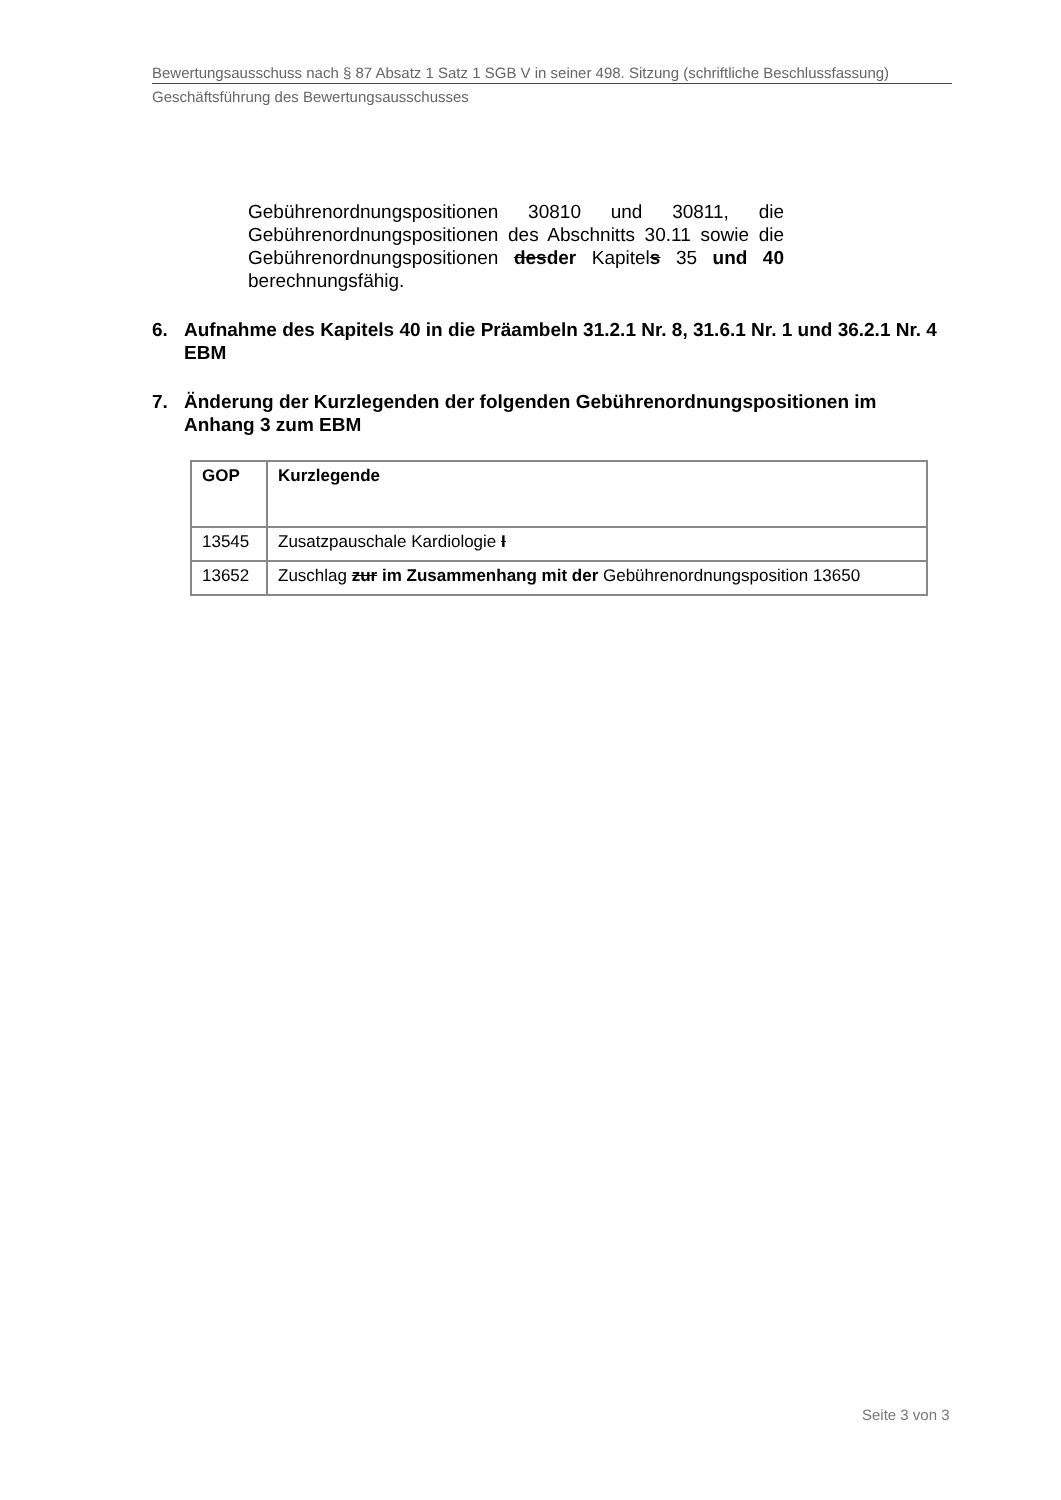Bewertungsausschuss nach § 87 Absatz 1 Satz 1 SGB V in seiner 498. Sitzung (schriftliche Beschlussfassung)
Geschäftsführung des Bewertungsausschusses
Gebührenordnungspositionen 30810 und 30811, die Gebührenordnungspositionen des Abschnitts 30.11 sowie die Gebührenordnungspositionen desder Kapitels 35 und 40 berechnungsfähig.
6. Aufnahme des Kapitels 40 in die Präambeln 31.2.1 Nr. 8, 31.6.1 Nr. 1 und 36.2.1 Nr. 4 EBM
7. Änderung der Kurzlegenden der folgenden Gebührenordnungspositionen im Anhang 3 zum EBM
| GOP | Kurzlegende |
| --- | --- |
| 13545 | Zusatzpauschale Kardiologie I |
| 13652 | Zuschlag zur im Zusammenhang mit der Gebührenordnungsposition 13650 |
Seite 3 von 3